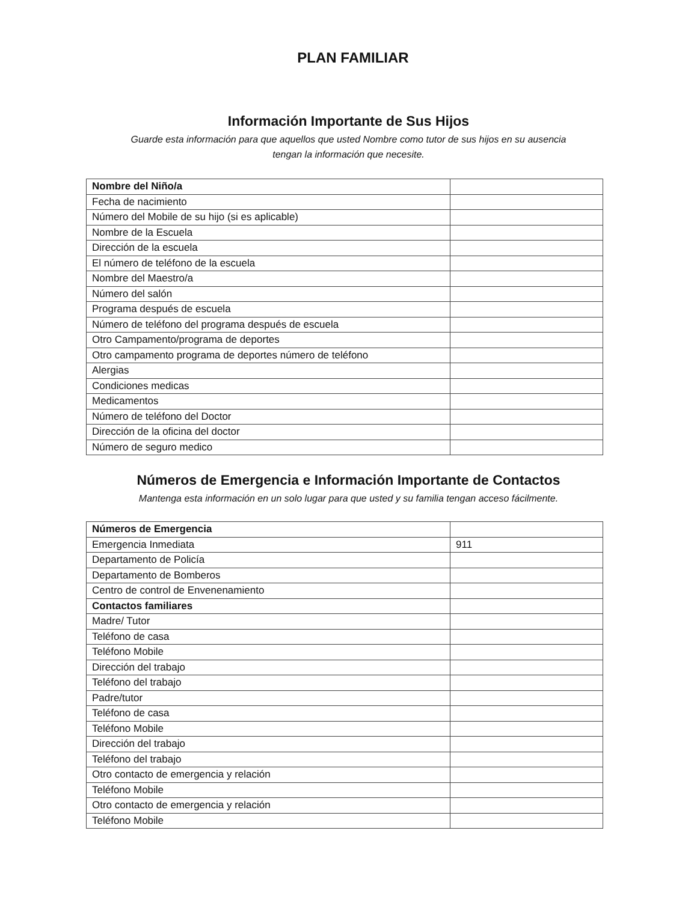PLAN FAMILIAR
Información Importante de Sus Hijos
Guarde esta información para que aquellos que usted Nombre como tutor de sus hijos en su ausencia
tengan la información que necesite.
| Nombre del Niño/a | |
| Fecha de nacimiento | |
| Número del Mobile de su hijo (si es aplicable) | |
| Nombre de la Escuela | |
| Dirección de la escuela | |
| El número de teléfono de la escuela | |
| Nombre del Maestro/a | |
| Número del salón | |
| Programa después de escuela | |
| Número de teléfono del programa después de escuela | |
| Otro Campamento/programa de deportes | |
| Otro campamento programa de deportes número de teléfono | |
| Alergias | |
| Condiciones medicas | |
| Medicamentos | |
| Número de teléfono del Doctor | |
| Dirección de la oficina del doctor | |
| Número de seguro medico | |
Números de Emergencia e Información Importante de Contactos
Mantenga esta información en un solo lugar para que usted y su familia tengan acceso fácilmente.
| Números de Emergencia | |
| Emergencia Inmediata | 911 |
| Departamento de Policía | |
| Departamento de Bomberos | |
| Centro de control de Envenenamiento | |
| Contactos familiares | |
| Madre/ Tutor | |
| Teléfono de casa | |
| Teléfono Mobile | |
| Dirección del trabajo | |
| Teléfono del trabajo | |
| Padre/tutor | |
| Teléfono de casa | |
| Teléfono Mobile | |
| Dirección del trabajo | |
| Teléfono del trabajo | |
| Otro contacto de emergencia y relación | |
| Teléfono Mobile | |
| Otro contacto de emergencia y relación | |
| Teléfono Mobile | |